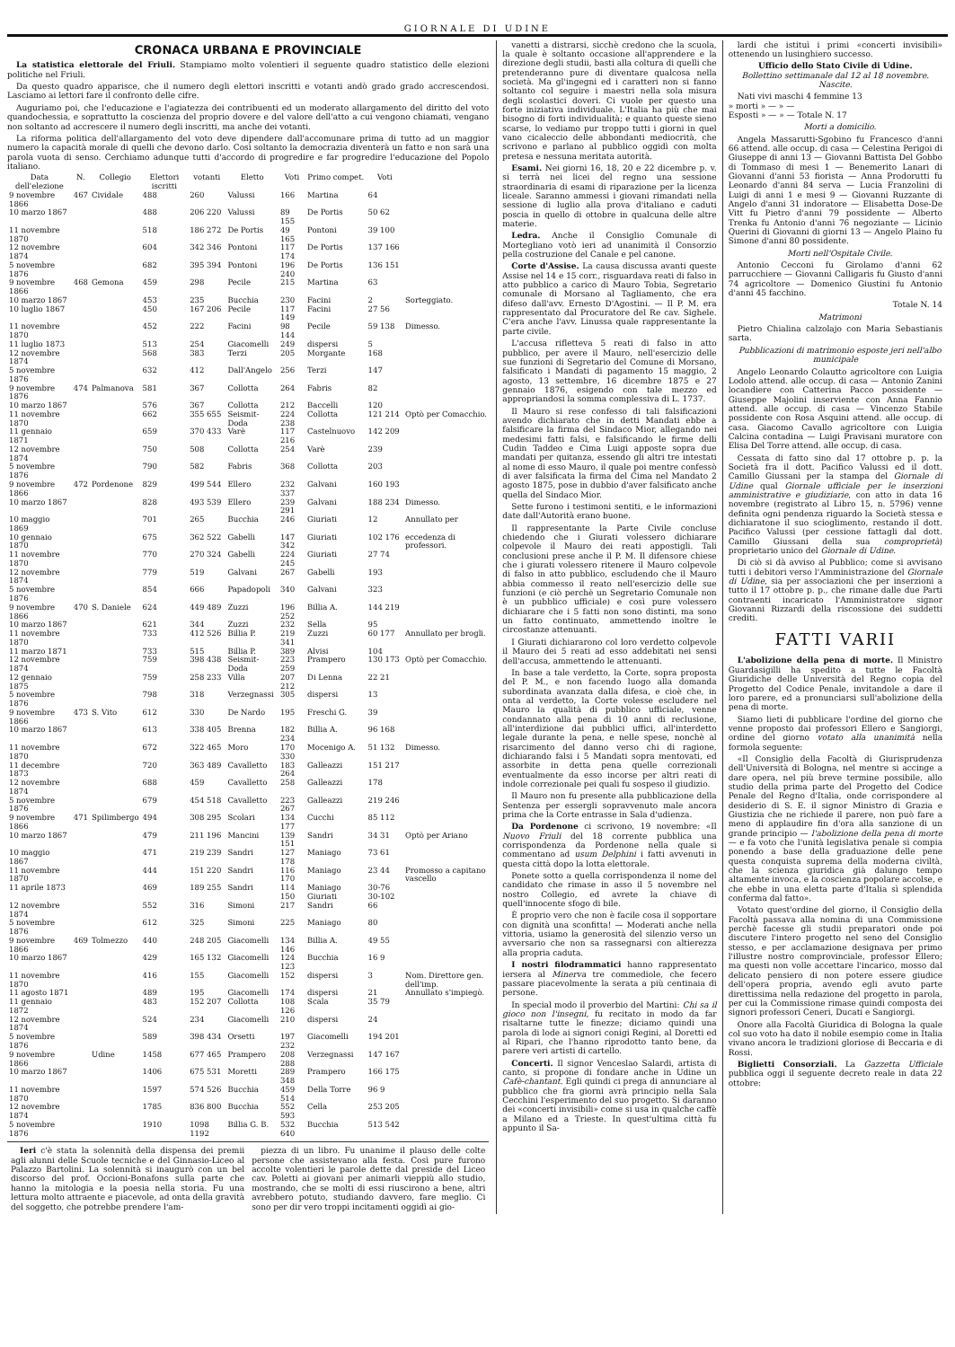GIORNALE DI UDINE
CRONACA URBANA E PROVINCIALE
La statistica elettorale del Friuli. Stampiamo molto volentieri il seguente quadro statistico delle elezioni politiche nel Friuli.
Da questo quadro apparisce, che il numero degli elettori inscritti e votanti andò grado grado accrescendosi. Lasciamo ai lettori fare il confronto delle cifre.
Auguriamo poi, che l'educazione e l'agiatezza dei contribuenti ed un moderato allargamento del diritto del voto quandochessia, e soprattutto la coscienza del proprio dovere e del valore dell'atto a cui vengono chiamati, vengano non soltanto ad accrescere il numero degli inscritti, ma anche dei votanti.
La riforma politica dell'allargamento del voto deve dipendere dall'accomunare prima di tutto ad un maggior numero la capacità morale di quelli che devono darlo. Così soltanto la democrazia diventerà un fatto e non sarà una parola vuota di senso. Cerchiamo adunque tutti d'accordo di progredire e far progredire l'educazione del Popolo italiano.
| Data dell'elezione | N. | Collegio | Elettori iscritti | votanti | Eletto | Voti | Primo compet. | Voti | |
| --- | --- | --- | --- | --- | --- | --- | --- | --- | --- |
| 9 novembre 1866 | 467 | Cividale | 488 | 260 | Valussi | 166 | Martina | 64 | |
| 10 marzo 1867 | | | 488 | 206 220 | Valussi | 89 155 | De Portis | 50 62 | |
| 11 novembre 1870 | | | 518 | 186 272 | De Portis | 49 165 | Pontoni | 39 100 | |
| 12 novembre 1874 | | | 604 | 342 346 | Pontoni | 117 174 | De Portis | 137 166 | |
| 5 novembre 1876 | | | 682 | 395 394 | Pontoni | 196 240 | De Portis | 136 151 | |
| 9 novembre 1866 | 468 | Gemona | 459 | 298 | Pecile | 215 | Martina | 63 | |
| 10 marzo 1867 | | | 453 | 235 | Bucchia | 230 | Facini | 2 | Sorteggiato. |
| 10 luglio 1867 | | | 450 | 167 206 | Pecile | 117 149 | Facini | 27 56 | |
| 11 novembre 1870 | | | 452 | 222 | Facini | 98 144 | Pecile | 59 138 | Dimesso. |
| 11 luglio 1873 | | | 513 | 254 | Giacomelli | 249 | dispersi | 5 | |
| 12 novembre 1874 | | | 568 | 383 | Terzi | 205 | Morgante | 168 | |
| 5 novembre 1876 | | | 632 | 412 | Dall'Angelo | 256 | Terzi | 147 | |
| 9 novembre 1876 | 474 | Palmanova | 581 | 367 | Collotta | 264 | Fabris | 82 | |
| 10 marzo 1867 | | | 576 | 367 | Collotta | 212 | Baccelli | 120 | |
| 11 novembre 1870 | | | 662 | 355 655 | Seismit-Doda | 224 238 | Collotta | 121 214 | Optò per Comacchio. |
| 11 gennaio 1871 | | | 659 | 370 433 | Varè | 117 216 | Castelnuovo | 142 209 | |
| 12 novembre 1874 | | | 750 | 508 | Collotta | 254 | Varè | 239 | |
| 5 novembre 1876 | | | 790 | 582 | Fabris | 368 | Collotta | 203 | |
| 9 novembre 1866 | 472 | Pordenone | 829 | 499 544 | Ellero | 232 337 | Galvani | 160 193 | |
| 10 marzo 1867 | | | 828 | 493 539 | Ellero | 239 291 | Galvani | 188 234 | Dimesso. |
| 10 maggio 1869 | | | 701 | 265 | Bucchia | 246 | Giuriati | 12 | Annullato per |
| 10 gennaio 1870 | | | 675 | 362 522 | Gabelli | 147 342 | Giuriati | 102 176 | eccedenza di professori. |
| 11 novembre 1870 | | | 770 | 270 324 | Gabelli | 224 245 | Giuriati | 27 74 | |
| 12 novembre 1874 | | | 779 | 519 | Galvani | 267 | Gabelli | 193 | |
| 5 novembre 1876 | | | 854 | 666 | Papadopoli | 340 | Galvani | 323 | |
| 9 novembre 1866 | 470 | S. Daniele | 624 | 449 489 | Zuzzi | 196 252 | Billia A. | 144 219 | |
| 10 marzo 1867 | | | 621 | 344 | Zuzzi | 232 | Sella | 95 | |
| 11 novembre 1870 | | | 733 | 412 526 | Billia P. | 219 341 | Zuzzi | 60 177 | Annullato per brogli. |
| 11 marzo 1871 | | | 733 | 515 | Billia P. | 389 | Alvisi | 104 | |
| 12 novembre 1874 | | | 759 | 398 438 | Seismit-Doda | 223 259 | Prampero | 130 173 | Optò per Comacchio. |
| 12 gennaio 1875 | | | 759 | 258 233 | Villa | 207 212 | Di Lenna | 22 21 | |
| 5 novembre 1876 | | | 798 | 318 | Verzegnassi | 305 | dispersi | 13 | |
| 9 novembre 1866 | 473 | S. Vito | 612 | 330 | De Nardo | 195 | Freschi G. | 39 | |
| 10 marzo 1867 | | | 613 | 338 405 | Brenna | 182 234 | Billia A. | 96 168 | |
| 11 novembre 1870 | | | 672 | 322 465 | Moro | 170 330 | Mocenigo A. | 51 132 | Dimesso. |
| 11 decembre 1873 | | | 720 | 363 489 | Cavalletto | 183 264 | Galleazzi | 151 217 | |
| 12 novembre 1874 | | | 688 | 459 | Cavalletto | 258 | Galleazzi | 178 | |
| 5 novembre 1876 | | | 679 | 454 518 | Cavalletto | 223 267 | Galleazzi | 219 246 | |
| 9 novembre 1866 | 471 | Spilimbergo | 494 | 308 295 | Scolari | 134 177 | Cucchi | 85 112 | |
| 10 marzo 1867 | | | 479 | 211 196 | Mancini | 139 151 | Sandri | 34 31 | Optò per Ariano |
| 10 maggio 1867 | | | 471 | 219 239 | Sandri | 127 178 | Maniago | 73 61 | |
| 11 novembre 1870 | | | 444 | 151 220 | Sandri | 116 170 | Maniago | 23 44 | Promosso a capitano vascello |
| 11 aprile 1873 | | | 469 | 189 255 | Sandri | 114 150 | Maniago Giuriati | 30-76 30-102 | |
| 12 novembre 1874 | | | 552 | 316 | Simoni | 217 | Sandri | 66 | |
| 5 novembre 1876 | | | 612 | 325 | Simoni | 225 | Maniago | 80 | |
| 9 novembre 1866 | 469 | Tolmezzo | 440 | 248 205 | Giacomelli | 134 146 | Billia A. | 49 55 | |
| 10 marzo 1867 | | | 429 | 165 132 | Giacomelli | 124 123 | Bucchia | 16 9 | |
| 11 novembre 1870 | | | 416 | 155 | Giacomelli | 152 | dispersi | 3 | Nom. Direttore gen. dell'imp. |
| 11 agosto 1871 | | | 489 | 195 | Giacomelli | 174 | dispersi | 21 | Annullato s'impiegò. |
| 11 gennaio 1872 | | | 483 | 152 207 | Collotta | 108 126 | Scala | 35 79 | |
| 12 novembre 1874 | | | 524 | 234 | Giacomelli | 210 | dispersi | 24 | |
| 5 novembre 1876 | | | 589 | 398 434 | Orsetti | 197 232 | Giacomelli | 194 201 | |
| 9 novembre 1866 | | Udine | 1458 | 677 465 | Prampero | 208 288 | Verzegnassi | 147 167 | |
| 10 marzo 1867 | | | 1406 | 675 531 | Moretti | 289 348 | Prampero | 166 175 | |
| 11 novembre 1870 | | | 1597 | 574 526 | Bucchia | 459 514 | Della Torre | 96 9 | |
| 12 novembre 1874 | | | 1785 | 836 800 | Bucchia | 552 593 | Cella | 253 205 | |
| 5 novembre 1876 | | | 1910 | 1098 1192 | Billia G. B. | 532 640 | Bucchia | 513 542 | |
Ieri c'è stata la solennità della dispensa dei premii agli alunni delle Scuole tecniche e del Ginnasio-Liceo al Palazzo Bartolini. La solennità si inaugurò con un bel discorso del prof. Occioni-Bonafons sulla parte che hanno la mitologia e la poesia nella storia. Fu una lettura molto attraente e piacevole, ad onta della gravità del soggetto, che potrebbe prendere l'am-
piezza di un libro. Fu unanime il plauso delle colte persone che assistevano alla festa. Così pure furono accolte volentieri le parole dette dal preside del Liceo cav. Poletti ai giovani per animarli vieppiù allo studio, mostrando, che se molti di essi riuscirono a bene, altri avrebbero potuto, studiando davvero, fare meglio. Ci sono per dir vero troppi incitamenti oggidì ai gio-
vanetti a distrarsi, sicchè credono che la scuola, la quale è soltanto occasione all'apprendere e la direzione degli studii, basti alla coltura di quelli che pretenderanno pure di diventare qualcosa nella società. Ma gl'ingegni ed i caratteri non si fanno soltanto col seguire i maestri nella sola misura degli scolastici doveri. Ci vuole per questo una forte iniziativa individuale. L'Italia ha più che mai bisogno di forti individualità; e quanto queste sieno scarse, lo vediamo pur troppo tutti i giorni in quel vano cicaleccio delle abbondanti mediocrità, che scrivono e parlano al pubblico oggidì con molta pretesa e nessuna meritata autorità.
Esami. Nei giorni 16, 18, 20 e 22 dicembre p. v. si terrà nei licei del regno una sessione straordinaria di esami di riparazione per la licenza liceale. Saranno ammessi i giovani rimandati nella sessione di luglio alla prova d'italiano e caduti poscia in quello di ottobre in qualcuna delle altre materie.
Ledra. Anche il Consiglio Comunale di Mortegliano votò ieri ad unanimità il Consorzio pella costruzione del Canale e pel canone.
Corte d'Assise. La causa discussa avanti queste Assise nel 14 e 15 corr., risguardava reati di falso in atto pubblico a carico di Mauro Tobia, Segretario comunale di Morsano al Tagliamento, che era difeso dall'avv. Ernesto D'Agostini. — Il P. M. era rappresentato dal Procuratore del Re cav. Sighele. C'era anche l'avv. Linussa quale rappresentante la parte civile.
L'accusa rifletteva 5 reati di falso in atto pubblico, per avere il Mauro, nell'esercizio delle sue funzioni di Segretario del Comune di Morsano, falsificato i Mandati di pagamento 15 maggio, 2 agosto, 13 settembre, 16 dicembre 1875 e 27 gennaio 1876, esigendo con tale mezzo ed appropriandosi la somma complessiva di L. 1737.
Il Mauro si rese confesso di tali falsificazioni avendo dichiarato che in detti Mandati ebbe a falsificare la firma del Sindaco Mior, allegando nei medesimi fatti falsi, e falsificando le firme delli Cudin Taddeo e Cima Luigi apposte sopra due mandati per quitanza, essendo gli altri tre intestati al nome di esso Mauro, il quale poi mentre confessò di aver falsificata la firma del Cima nel Mandato 2 agosto 1875, pose in dubbio d'aver falsificato anche quella del Sindaco Mior.
Sette furono i testimoni sentiti, e le informazioni date dall'Autorità erano buone.
Il rappresentante la Parte Civile concluse chiedendo che i Giurati volessero dichiarare colpevole il Mauro dei reati appostigli. Tali conclusioni prese anche il P. M. Il difensore chiese che i giurati volessero ritenere il Mauro colpevole di falso in atto pubblico, escludendo che il Mauro abbia commesso il reato nell'esercizio delle sue funzioni (e ciò perchè un Segretario Comunale non è un pubblico ufficiale) e così pure volessero dichiarare che i 5 fatti non sono distinti, ma sono un fatto continuato, ammettendo inoltre le circostanze attenuanti.
I Giurati dichiararono col loro verdetto colpevole il Mauro dei 5 reati ad esso addebitati nei sensi dell'accusa, ammettendo le attenuanti.
In base a tale verdetto, la Corte, sopra proposta del P. M., e non facendo luogo alla domanda subordinata avanzata dalla difesa, e cioè che, in onta al verdetto, la Corte volesse escludere nel Mauro la qualità di pubblico ufficiale, venne condannato alla pena di 10 anni di reclusione, all'interdizione dai pubblici uffici, all'interdetto legale durante la pena, e nelle spese, nonchè al risarcimento del danno verso chi di ragione, dichiarando falsi i 5 Mandati sopra mentovati, ed assorbite in detta pena quelle correzionali eventualmente da esso incorse per altri reati di indole correzionale pei quali fu sospeso il giudizio.
Il Mauro non fu presente alla pubblicazione della Sentenza per essergli sopravvenuto male ancora prima che la Corte entrasse in Sala d'udienza.
Da Pordenone ci scrivono, 19 novembre: «Il Nuovo Friuli del 18 corrente pubblica una corrispondenza da Pordenone nella quale si commentano ad usum Delphini i fatti avvenuti in questa città dopo la lotta elettorale.
Ponete sotto a quella corrispondenza il nome del candidato che rimase in asso il 5 novembre nel nostro Collegio, ed avrete la chiave di quell'innocente sfogo di bile.
È proprio vero che non è facile cosa il sopportare con dignità una sconfitta! — Moderati anche nella vittoria, usiamo la generosità del silenzio verso un avversario che non sa rassegnarsi con altierezza alla propria caduta.
I nostri filodrammatici hanno rappresentato iersera al Minerva tre commediole, che fecero passare piacevolmente la serata a più centinaia di persone.
In special modo il proverbio del Martini: Chi sa il gioco non l'insegni, fu recitato in modo da far risaltarne tutte le finezze; diciamo quindi una parola di lode ai signori conigi Regini, al Doretti ed al Ripari, che l'hanno riprodotto tanto bene, da parere veri artisti di cartello.
Concerti. Il signor Venceslao Salardi, artista di canto, si propone di fondare anche in Udine un Cafè-chantant. Egli quindi ci prega di annunciare al pubblico che fra giorni avrà principio nella Sala Cecchini l'esperimento del suo progetto. Si daranno dei «concerti invisibili» come si usa in qualche caffè a Milano ed a Trieste. In quest'ultima città fu appunto il Sa-
lardi che istituì i primi «concerti invisibili» ottenendo un lusinghiero successo.
Ufficio dello Stato Civile di Udine.
Bollettino settimanale dal 12 al 18 novembre.
Nascite.
Nati vivi maschi 4 femmine 13
» morti » — » —
Esposti » — » — Totale N. 17
Morti a domicilio.
Angela Massarutti-Sgobino fu Francesco d'anni 66 attend. alle occup. di casa — Celestina Perigoi di Giuseppe di anni 13 — Giovanni Battista Del Gobbo di Tommaso di mesi 1 — Benemerito Lanari di Giovanni d'anni 53 fiorista — Anna Prodorutti fu Leonardo d'anni 84 serva — Lucia Franzolini di Luigi di anni 1 e mesi 9 — Giovanni Ruzzante di Angelo d'anni 31 indoratore — Elisabetta Dose-De Vitt fu Pietro d'anni 79 possidente — Alberto Trenka fu Antonio d'anni 76 negoziante — Licinio Querini di Giovanni di giorni 13 — Angelo Plaino fu Simone d'anni 80 possidente.
Morti nell'Ospitale Civile.
Antonio Cecconi fu Girolamo d'anni 62 parrucchiere — Giovanni Calligaris fu Giusto d'anni 74 agricoltore — Domenico Giustini fu Antonio d'anni 45 facchino.
Totale N. 14
Matrimoni
Pietro Chialina calzolajo con Maria Sebastianis sarta.
Pubblicazioni di matrimonio esposte jeri nell'albo municipale
Angelo Leonardo Colautto agricoltore con Luigia Lodolo attend. alle occup. di casa — Antonio Zanini locandiere con Catterina Pacco possidente — Giuseppe Majolini inserviente con Anna Fannio attend. alle occup. di casa — Vincenzo Stabile possidente con Rosa Asquini attend. alle occup. di casa. Giacomo Cavallo agricoltore con Luigia Calcina contadina — Luigi Pravisani muratore con Elisa Del Torre attend. alle occup. di casa.
Cessata di fatto sino dal 17 ottobre p. p. la Società fra il dott. Pacifico Valussi ed il dott. Camillo Giussani per la stampa del Giornale di Udine qual Giornale ufficiale per le inserzioni amministrative e giudiziarie, con atto in data 16 novembre (registrato al Libro 15, n. 5796) venne definita ogni pendenza riguardo la Società stessa e dichiaratone il suo scioglimento, restando il dott. Pacifico Valussi (per cessione fattagli dal dott. Camillo Giussani della sua comproprietà) proprietario unico del Giornale di Udine.
Di ciò si dà avviso al Pubblico; come si avvisano tutti i debitori verso l'Amministrazione del Giornale di Udine, sia per associazioni che per inserzioni a tutto il 17 ottobre p. p., che rimane dalle due Parti contraenti incaricato l'Amministratore signor Giovanni Rizzardi della riscossione dei suddetti crediti.
FATTI VARII
L'abolizione della pena di morte. Il Ministro Guardasigilli ha spedito a tutte le Facoltà Giuridiche delle Università del Regno copia del Progetto del Codice Penale, invitandole a dare il loro parere, ed a pronunciarsi sull'abolizione della pena di morte.
Siamo lieti di pubblicare l'ordine del giorno che venne proposto dai professori Ellero e Sangiorgi, ordine del giorno votato alla unanimità nella formola seguente:
«Il Consiglio della Facoltà di Giurisprudenza dell'Università di Bologna, nel mentre si accinge a dare opera, nel più breve termine possibile, allo studio della prima parte del Progetto del Codice Penale del Regno d'Italia, onde corrispondere al desiderio di S. E. il signor Ministro di Grazia e Giustizia che ne richiede il parere, non può fare a meno di applaudire fin d'ora alla sanzione di un grande principio — l'abolizione della pena di morte — e fa voto che l'unità legislativa penale si compia ponendo a base della graduazione delle pene questa conquista suprema della moderna civiltà, che la scienza giuridica già dalungo tempo altamente invoca, e la coscienza popolare accolse, e che ebbe in una eletta parte d'Italia sì splendida conferma dal fatto».
Votato quest'ordine del giorno, il Consiglio della Facoltà passava alla nomina di una Commissione perchè facesse gli studii preparatori onde poi discutere l'intero progetto nel seno del Consiglio stesso, e per acclamazione designava per primo l'illustre nostro comprovinciale, professor Ellero; ma questi non volle accettare l'incarico, mosso dal delicato pensiero di non potere essere giudice dell'opera propria, avendo egli avuto parte direttissima nella redazione del progetto in parola, per cui la Commissione rimase quindi composta dei signori professori Ceneri, Ducati e Sangiorgi.
Onore alla Facoltà Giuridica di Bologna la quale col suo voto ha dato il nobile esempio come in Italia vivano ancora le tradizioni gloriose di Beccaria e di Rossi.
Biglietti Consorziali. La Gazzetta Ufficiale pubblica oggi il seguente decreto reale in data 22 ottobre: